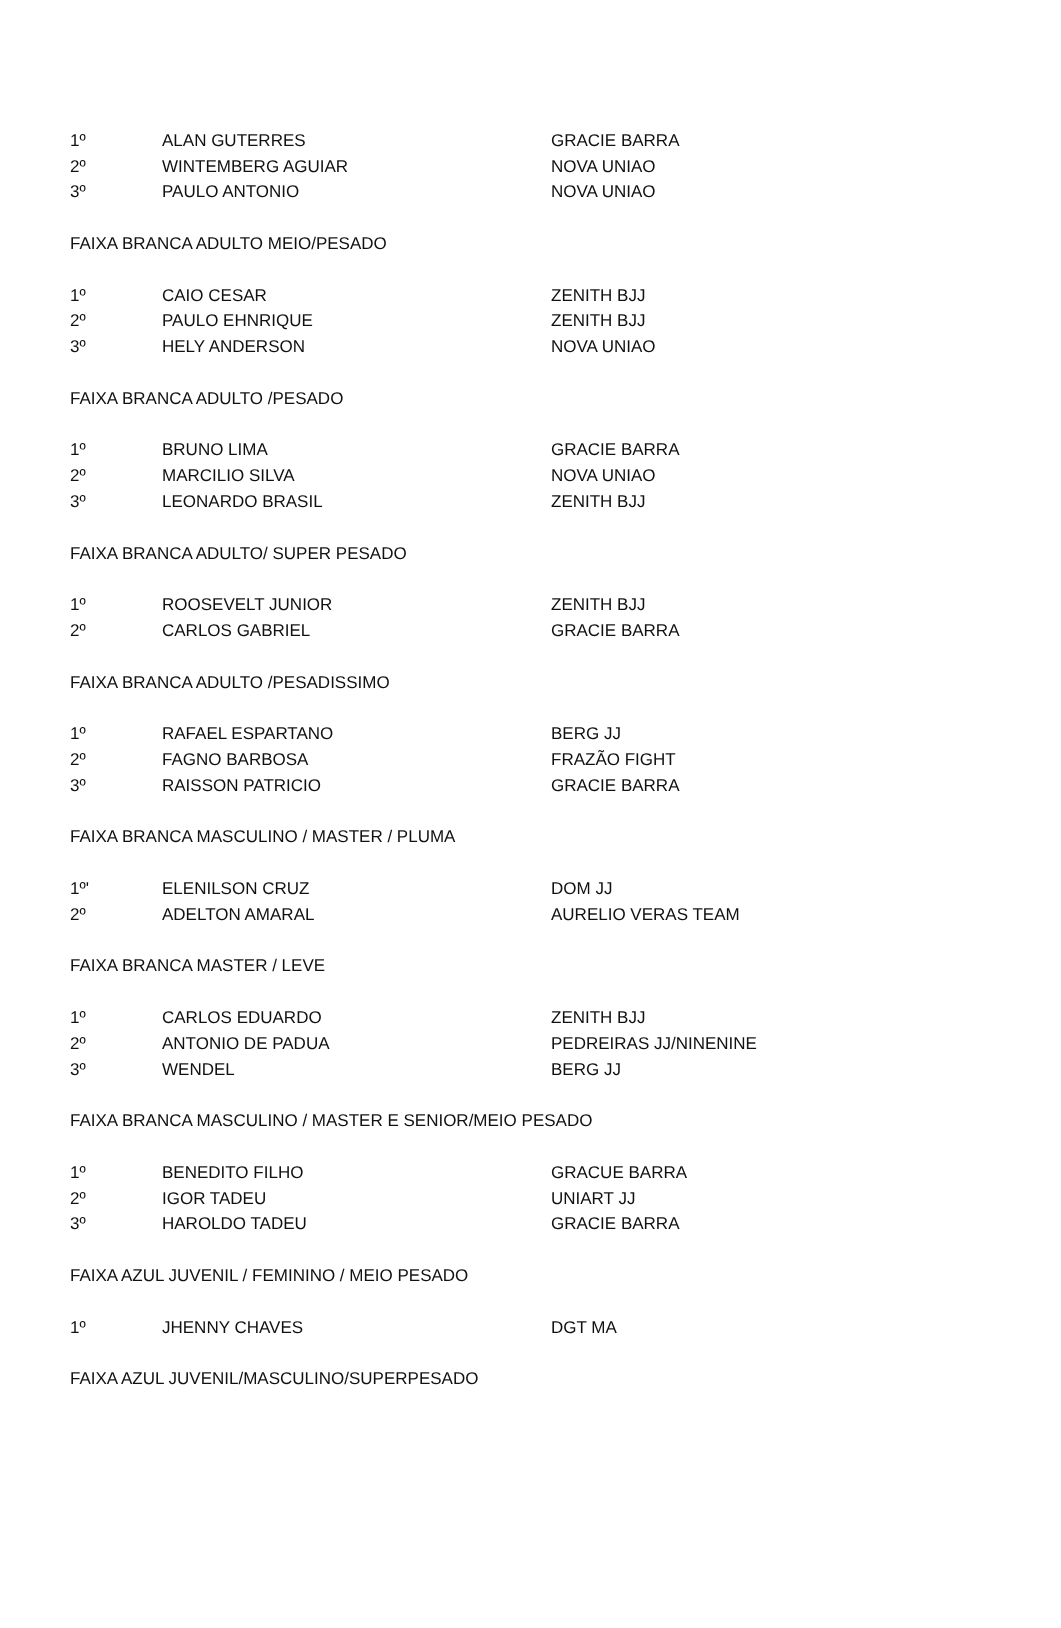| 1º | ALAN GUTERRES | GRACIE BARRA |
| 2º | WINTEMBERG AGUIAR | NOVA UNIAO |
| 3º | PAULO ANTONIO | NOVA UNIAO |
| FAIXA BRANCA ADULTO MEIO/PESADO | | |
| 1º | CAIO CESAR | ZENITH BJJ |
| 2º | PAULO EHNRIQUE | ZENITH BJJ |
| 3º | HELY ANDERSON | NOVA UNIAO |
| FAIXA BRANCA ADULTO /PESADO | | |
| 1º | BRUNO LIMA | GRACIE BARRA |
| 2º | MARCILIO SILVA | NOVA UNIAO |
| 3º | LEONARDO BRASIL | ZENITH BJJ |
| FAIXA BRANCA ADULTO/ SUPER PESADO | | |
| 1º | ROOSEVELT JUNIOR | ZENITH BJJ |
| 2º | CARLOS GABRIEL | GRACIE BARRA |
| FAIXA BRANCA ADULTO /PESADISSIMO | | |
| 1º | RAFAEL ESPARTANO | BERG JJ |
| 2º | FAGNO BARBOSA | FRAZÃO FIGHT |
| 3º | RAISSON PATRICIO | GRACIE BARRA |
| FAIXA BRANCA MASCULINO / MASTER / PLUMA | | |
| 1º' | ELENILSON CRUZ | DOM JJ |
| 2º | ADELTON AMARAL | AURELIO VERAS TEAM |
| FAIXA BRANCA MASTER / LEVE | | |
| 1º | CARLOS EDUARDO | ZENITH BJJ |
| 2º | ANTONIO DE PADUA | PEDREIRAS JJ/NINENINE |
| 3º | WENDEL | BERG JJ |
| FAIXA BRANCA MASCULINO / MASTER E SENIOR/MEIO PESADO | | |
| 1º | BENEDITO FILHO | GRACUE BARRA |
| 2º | IGOR TADEU | UNIART JJ |
| 3º | HAROLDO TADEU | GRACIE BARRA |
| FAIXA AZUL JUVENIL / FEMININO / MEIO PESADO | | |
| 1º | JHENNY CHAVES | DGT MA |
| FAIXA AZUL JUVENIL/MASCULINO/SUPERPESADO | | |